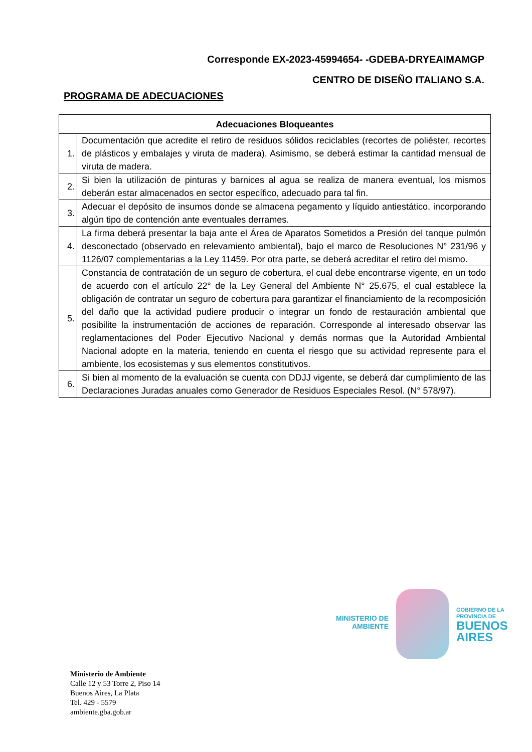Corresponde EX-2023-45994654- -GDEBA-DRYEAIMAMGP
CENTRO DE DISEÑO ITALIANO S.A.
PROGRAMA DE ADECUACIONES
| Adecuaciones Bloqueantes | |
| --- | --- |
| 1. | Documentación que acredite el retiro de residuos sólidos reciclables (recortes de poliéster, recortes de plásticos y embalajes y viruta de madera). Asimismo, se deberá estimar la cantidad mensual de viruta de madera. |
| 2. | Si bien la utilización de pinturas y barnices al agua se realiza de manera eventual, los mismos deberán estar almacenados en sector específico, adecuado para tal fin. |
| 3. | Adecuar el depósito de insumos donde se almacena pegamento y líquido antiestático, incorporando algún tipo de contención ante eventuales derrames. |
| 4. | La firma deberá presentar la baja ante el Área de Aparatos Sometidos a Presión del tanque pulmón desconectado (observado en relevamiento ambiental), bajo el marco de Resoluciones N° 231/96 y 1126/07 complementarias a la Ley 11459. Por otra parte, se deberá acreditar el retiro del mismo. |
| 5. | Constancia de contratación de un seguro de cobertura, el cual debe encontrarse vigente, en un todo de acuerdo con el artículo 22° de la Ley General del Ambiente N° 25.675, el cual establece la obligación de contratar un seguro de cobertura para garantizar el financiamiento de la recomposición del daño que la actividad pudiere producir o integrar un fondo de restauración ambiental que posibilite la instrumentación de acciones de reparación. Corresponde al interesado observar las reglamentaciones del Poder Ejecutivo Nacional y demás normas que la Autoridad Ambiental Nacional adopte en la materia, teniendo en cuenta el riesgo que su actividad represente para el ambiente, los ecosistemas y sus elementos constitutivos. |
| 6. | Si bien al momento de la evaluación se cuenta con DDJJ vigente, se deberá dar cumplimiento de las Declaraciones Juradas anuales como Generador de Residuos Especiales Resol. (N° 578/97). |
MINISTERIO DE AMBIENTE
GOBIERNO DE LA
PROVINCIA DE
BUENOS AIRES
Ministerio de Ambiente
Calle 12 y 53 Torre 2, Piso 14
Buenos Aires, La Plata
Tel. 429 - 5579
ambiente.gba.gob.ar